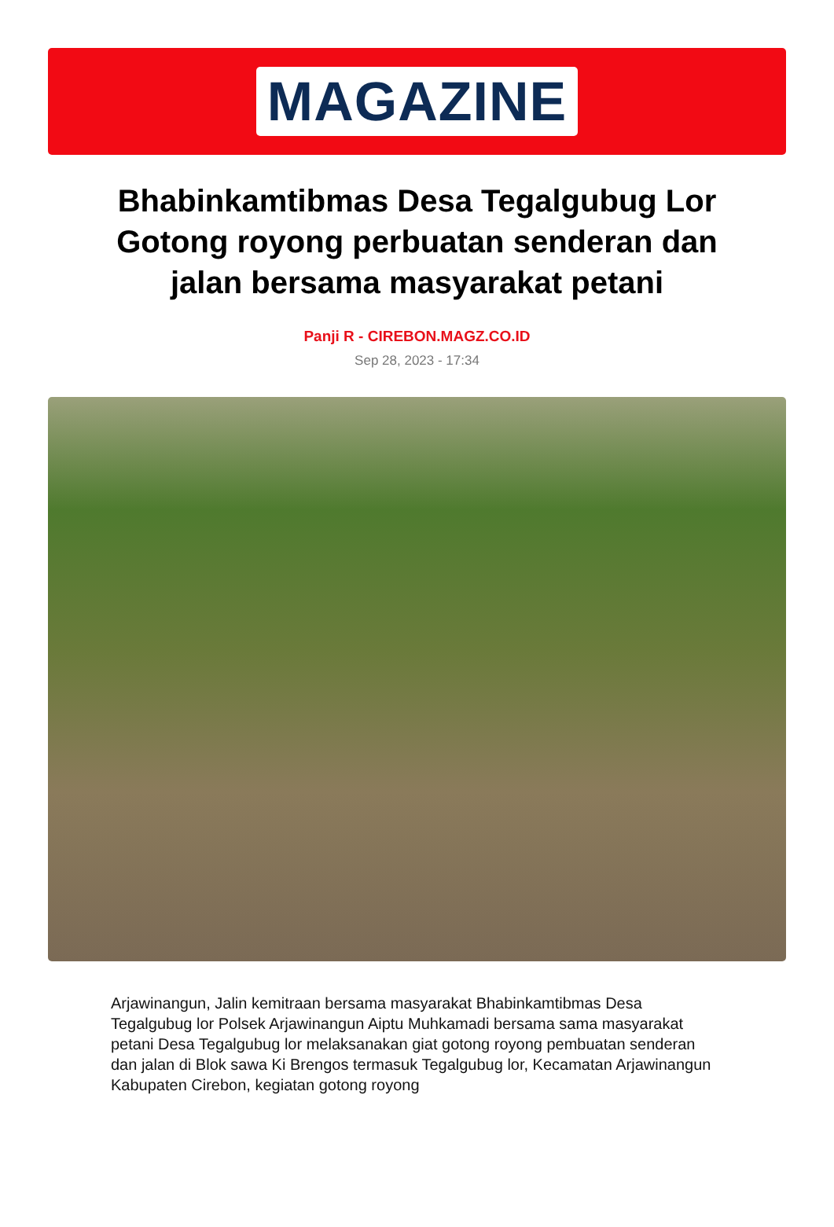MAGAZINE
Bhabinkamtibmas Desa Tegalgubug Lor Gotong royong perbuatan senderan dan jalan bersama masyarakat petani
Panji R - CIREBON.MAGZ.CO.ID
Sep 28, 2023 - 17:34
Arjawinangun, Jalin kemitraan bersama masyarakat Bhabinkamtibmas Desa Tegalgubug lor Polsek Arjawinangun Aiptu Muhkamadi bersama sama masyarakat petani Desa Tegalgubug lor melaksanakan giat gotong royong pembuatan senderan dan jalan di Blok sawa Ki Brengos termasuk Tegalgubug lor, Kecamatan Arjawinangun Kabupaten Cirebon, kegiatan gotong royong